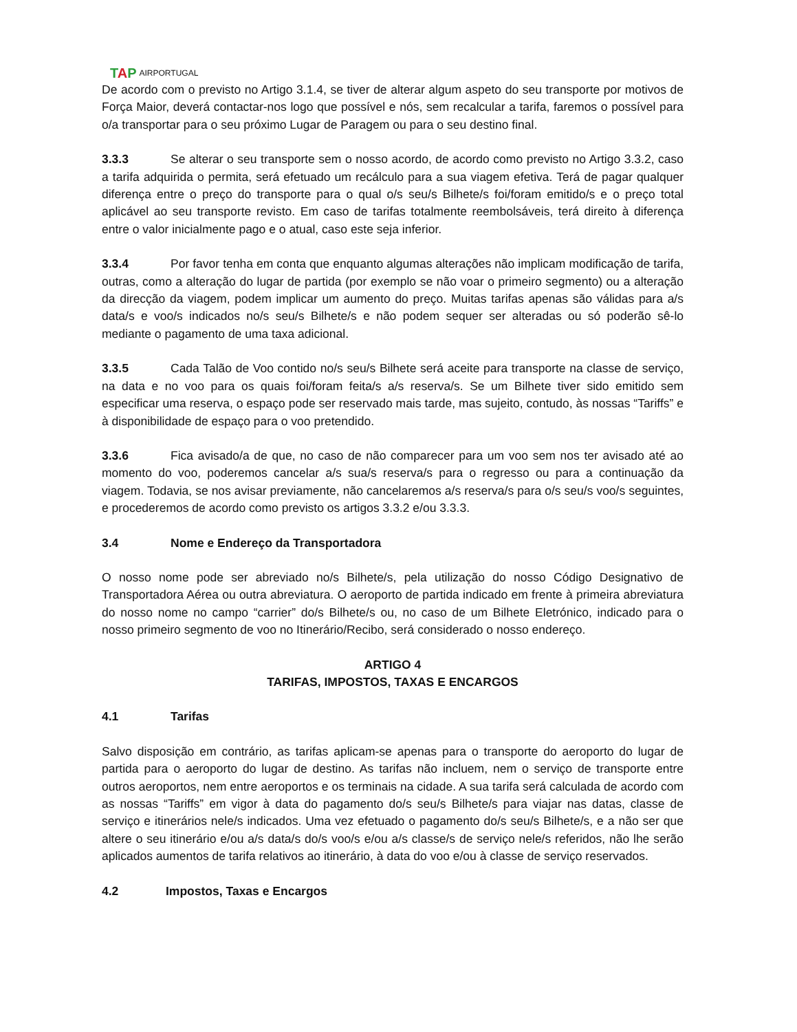TAP AIRPORTUGAL
De acordo com o previsto no Artigo 3.1.4, se tiver de alterar algum aspeto do seu transporte por motivos de Força Maior, deverá contactar-nos logo que possível e nós, sem recalcular a tarifa, faremos o possível para o/a transportar para o seu próximo Lugar de Paragem ou para o seu destino final.
3.3.3 Se alterar o seu transporte sem o nosso acordo, de acordo como previsto no Artigo 3.3.2, caso a tarifa adquirida o permita, será efetuado um recálculo para a sua viagem efetiva. Terá de pagar qualquer diferença entre o preço do transporte para o qual o/s seu/s Bilhete/s foi/foram emitido/s e o preço total aplicável ao seu transporte revisto. Em caso de tarifas totalmente reembolsáveis, terá direito à diferença entre o valor inicialmente pago e o atual, caso este seja inferior.
3.3.4 Por favor tenha em conta que enquanto algumas alterações não implicam modificação de tarifa, outras, como a alteração do lugar de partida (por exemplo se não voar o primeiro segmento) ou a alteração da direcção da viagem, podem implicar um aumento do preço. Muitas tarifas apenas são válidas para a/s data/s e voo/s indicados no/s seu/s Bilhete/s e não podem sequer ser alteradas ou só poderão sê-lo mediante o pagamento de uma taxa adicional.
3.3.5 Cada Talão de Voo contido no/s seu/s Bilhete será aceite para transporte na classe de serviço, na data e no voo para os quais foi/foram feita/s a/s reserva/s. Se um Bilhete tiver sido emitido sem especificar uma reserva, o espaço pode ser reservado mais tarde, mas sujeito, contudo, às nossas “Tariffs” e à disponibilidade de espaço para o voo pretendido.
3.3.6 Fica avisado/a de que, no caso de não comparecer para um voo sem nos ter avisado até ao momento do voo, poderemos cancelar a/s sua/s reserva/s para o regresso ou para a continuação da viagem. Todavia, se nos avisar previamente, não cancelaremos a/s reserva/s para o/s seu/s voo/s seguintes, e procederemos de acordo como previsto os artigos 3.3.2 e/ou 3.3.3.
3.4 Nome e Endereço da Transportadora
O nosso nome pode ser abreviado no/s Bilhete/s, pela utilização do nosso Código Designativo de Transportadora Aérea ou outra abreviatura. O aeroporto de partida indicado em frente à primeira abreviatura do nosso nome no campo “carrier” do/s Bilhete/s ou, no caso de um Bilhete Eletrónico, indicado para o nosso primeiro segmento de voo no Itinerário/Recibo, será considerado o nosso endereço.
ARTIGO 4
TARIFAS, IMPOSTOS, TAXAS E ENCARGOS
4.1 Tarifas
Salvo disposição em contrário, as tarifas aplicam-se apenas para o transporte do aeroporto do lugar de partida para o aeroporto do lugar de destino. As tarifas não incluem, nem o serviço de transporte entre outros aeroportos, nem entre aeroportos e os terminais na cidade. A sua tarifa será calculada de acordo com as nossas “Tariffs” em vigor à data do pagamento do/s seu/s Bilhete/s para viajar nas datas, classe de serviço e itinerários nele/s indicados. Uma vez efetuado o pagamento do/s seu/s Bilhete/s, e a não ser que altere o seu itinerário e/ou a/s data/s do/s voo/s e/ou a/s classe/s de serviço nele/s referidos, não lhe serão aplicados aumentos de tarifa relativos ao itinerário, à data do voo e/ou à classe de serviço reservados.
4.2 Impostos, Taxas e Encargos